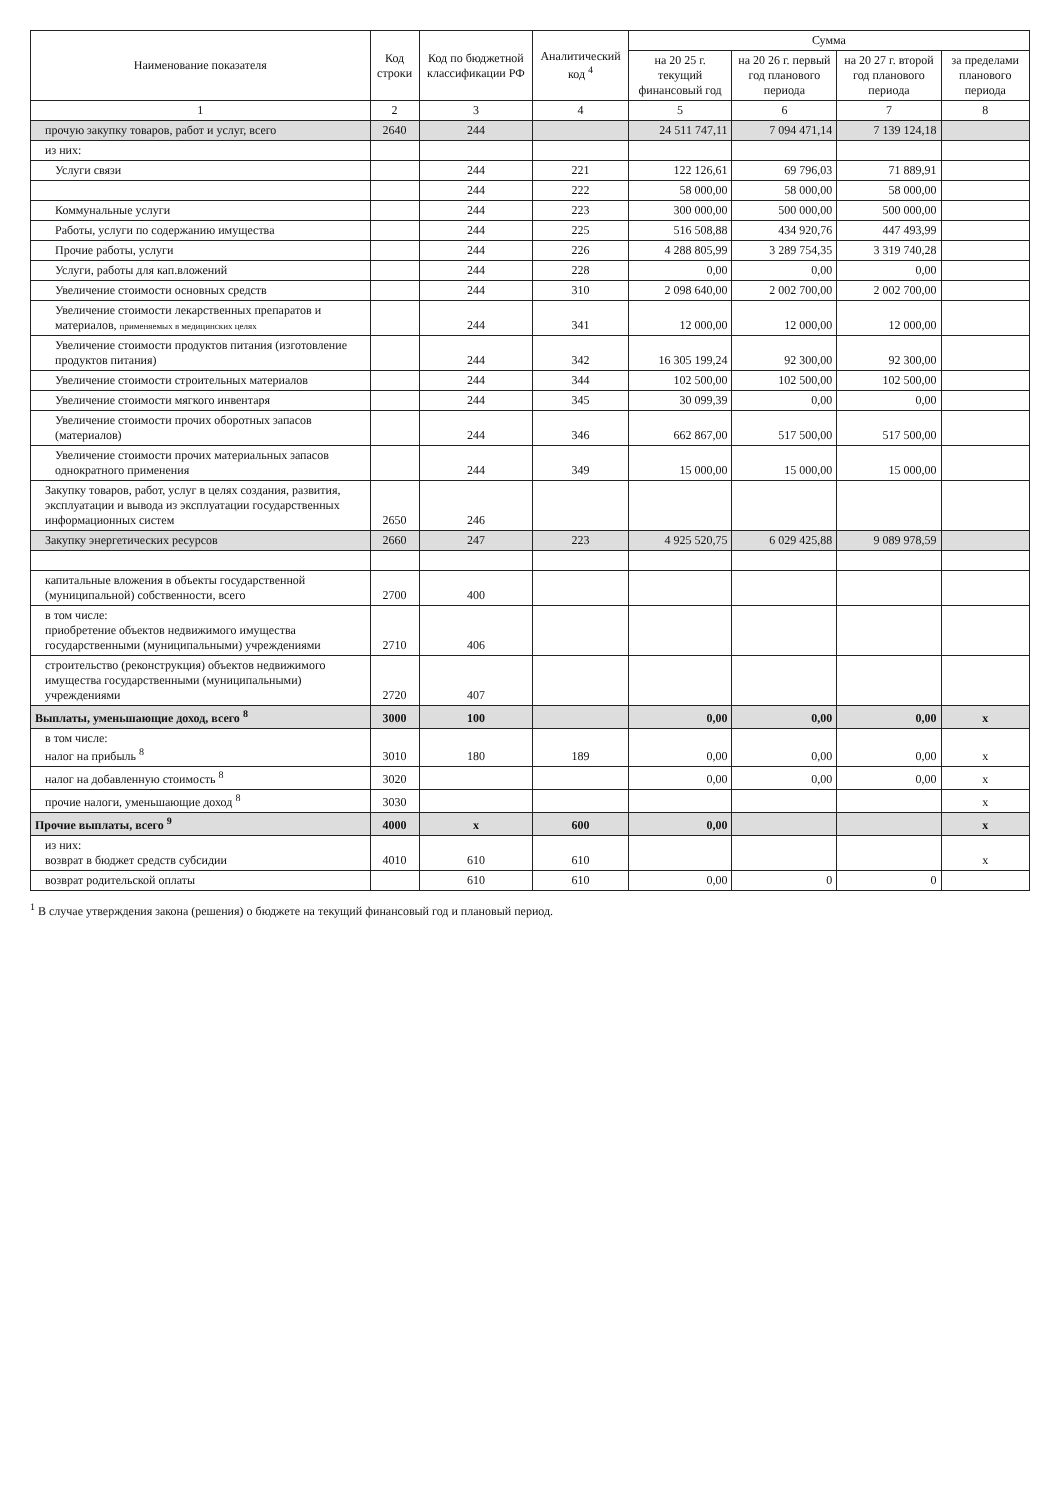| Наименование показателя | Код строки | Код по бюджетной классификации РФ | Аналитический код <sup>4</sup> | Сумма | | | |
| --- | --- | --- | --- | --- | --- | --- | --- |
| | | | | на 20 25 г. текущий финансовый год | на 20 26 г. первый год планового периода | на 20 27 г. второй год планового периода | за пределами планового периода |
| 1 | 2 | 3 | 4 | 5 | 6 | 7 | 8 |
| прочую закупку товаров, работ и услуг, всего | 2640 | 244 | | 24 511 747,11 | 7 094 471,14 | 7 139 124,18 | |
| из них: | | | | | | | |
| Услуги связи | | 244 | 221 | 122 126,61 | 69 796,03 | 71 889,91 | |
| | | 244 | 222 | 58 000,00 | 58 000,00 | 58 000,00 | |
| Коммунальные услуги | | 244 | 223 | 300 000,00 | 500 000,00 | 500 000,00 | |
| Работы, услуги по содержанию имущества | | 244 | 225 | 516 508,88 | 434 920,76 | 447 493,99 | |
| Прочие работы, услуги | | 244 | 226 | 4 288 805,99 | 3 289 754,35 | 3 319 740,28 | |
| Услуги, работы для кап.вложений | | 244 | 228 | 0,00 | 0,00 | 0,00 | |
| Увеличение стоимости основных средств | | 244 | 310 | 2 098 640,00 | 2 002 700,00 | 2 002 700,00 | |
| Увеличение стоимости лекарственных препаратов и материалов, применяемых в медицинских целях | | 244 | 341 | 12 000,00 | 12 000,00 | 12 000,00 | |
| Увеличение стоимости продуктов питания (изготовление продуктов питания) | | 244 | 342 | 16 305 199,24 | 92 300,00 | 92 300,00 | |
| Увеличение стоимости строительных материалов | | 244 | 344 | 102 500,00 | 102 500,00 | 102 500,00 | |
| Увеличение стоимости мягкого инвентаря | | 244 | 345 | 30 099,39 | 0,00 | 0,00 | |
| Увеличение стоимости прочих оборотных запасов (материалов) | | 244 | 346 | 662 867,00 | 517 500,00 | 517 500,00 | |
| Увеличение стоимости прочих материальных запасов однократного применения | | 244 | 349 | 15 000,00 | 15 000,00 | 15 000,00 | |
| Закупку товаров, работ, услуг в целях создания, развития, эксплуатации и вывода из эксплуатации государственных информационных систем | 2650 | 246 | | | | | |
| Закупку энергетических ресурсов | 2660 | 247 | 223 | 4 925 520,75 | 6 029 425,88 | 9 089 978,59 | |
| капитальные вложения в объекты государственной (муниципальной) собственности, всего | 2700 | 400 | | | | | |
| в том числе: приобретение объектов недвижимого имущества государственными (муниципальными) учреждениями | 2710 | 406 | | | | | |
| строительство (реконструкция) объектов недвижимого имущества государственными (муниципальными) учреждениями | 2720 | 407 | | | | | |
| Выплаты, уменьшающие доход, всего <sup>8</sup> | 3000 | 100 | | 0,00 | 0,00 | 0,00 | x |
| в том числе: налог на прибыль <sup>8</sup> | 3010 | 180 | 189 | 0,00 | 0,00 | 0,00 | x |
| налог на добавленную стоимость <sup>8</sup> | 3020 | | | 0,00 | 0,00 | 0,00 | x |
| прочие налоги, уменьшающие доход <sup>8</sup> | 3030 | | | | | | x |
| Прочие выплаты, всего <sup>9</sup> | 4000 | x | 600 | 0,00 | | | x |
| из них: возврат в бюджет средств субсидии | 4010 | 610 | 610 | | | | x |
| возврат родительской оплаты | | 610 | 610 | 0,00 | 0 | 0 | |
<sup>1</sup> В случае утверждения закона (решения) о бюджете на текущий финансовый год и плановый период.